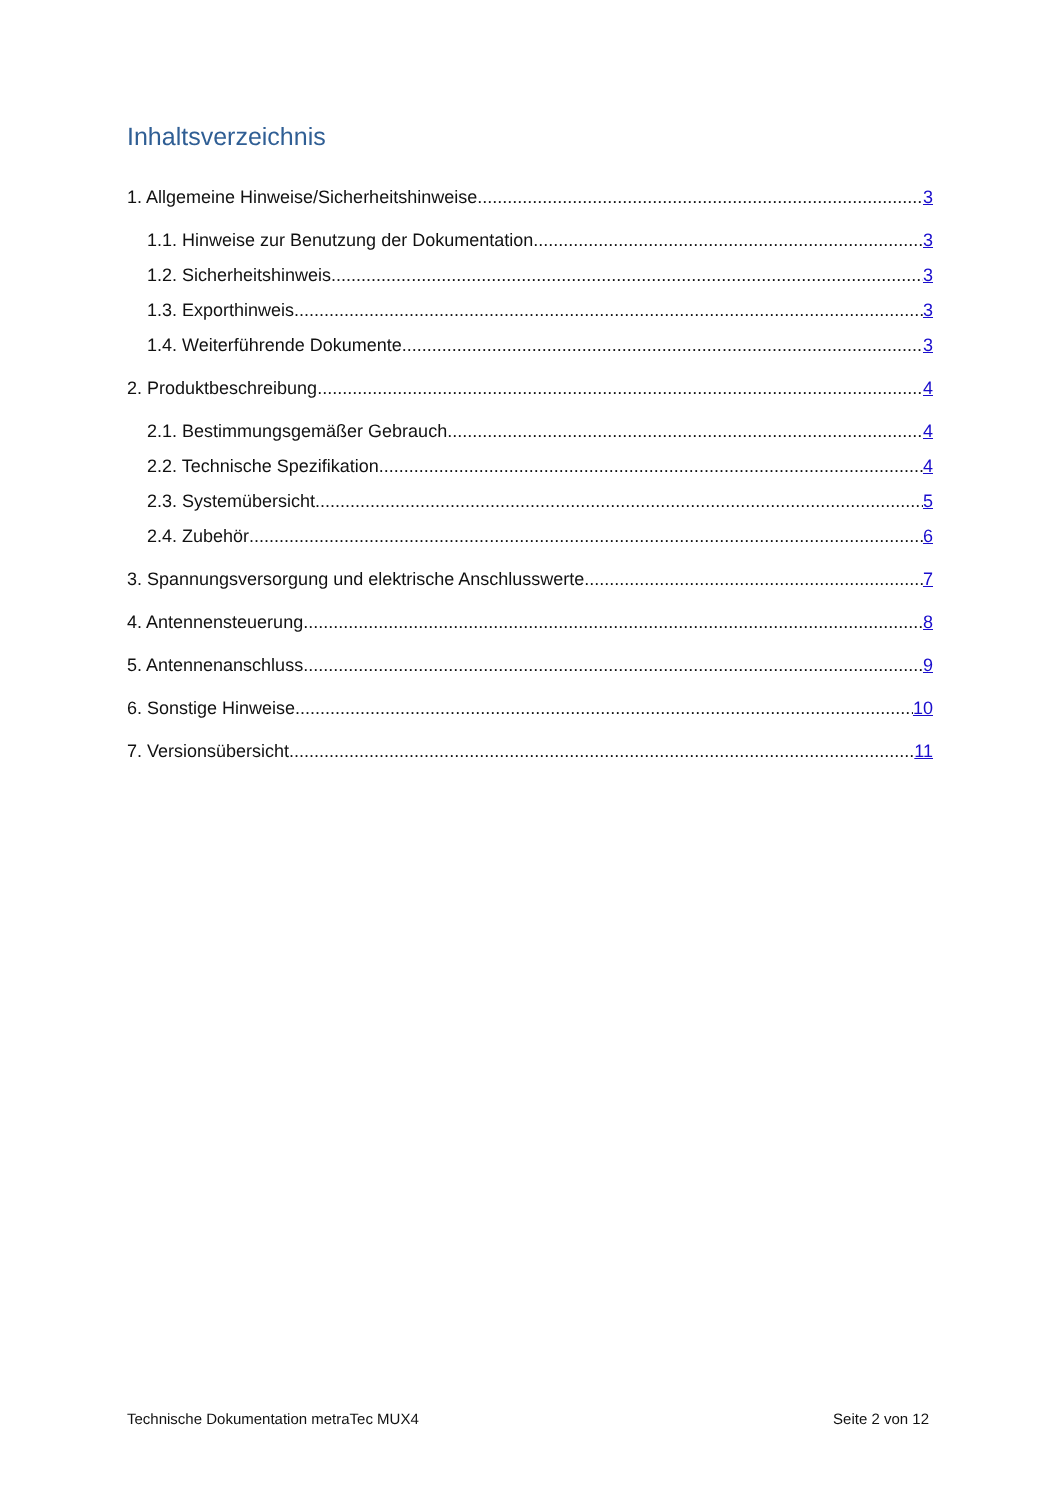Inhaltsverzeichnis
1. Allgemeine Hinweise/Sicherheitshinweise 3
1.1. Hinweise zur Benutzung der Dokumentation 3
1.2. Sicherheitshinweis 3
1.3. Exporthinweis 3
1.4. Weiterführende Dokumente 3
2. Produktbeschreibung 4
2.1. Bestimmungsgemäßer Gebrauch 4
2.2. Technische Spezifikation 4
2.3. Systemübersicht 5
2.4. Zubehör 6
3. Spannungsversorgung und elektrische Anschlusswerte 7
4. Antennensteuerung 8
5. Antennenanschluss 9
6. Sonstige Hinweise 10
7. Versionsübersicht 11
Technische Dokumentation metraTec MUX4 Seite 2 von 12